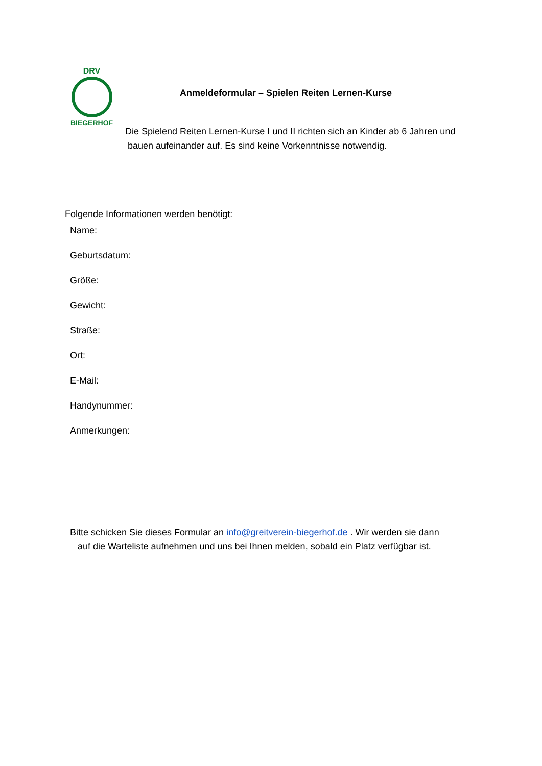DRV
BIEGERHOF
Anmeldeformular – Spielen Reiten Lernen-Kurse
Die Spielend Reiten Lernen-Kurse I und II richten sich an Kinder ab 6 Jahren und
bauen aufeinander auf. Es sind keine Vorkenntnisse notwendig.
Folgende Informationen werden benötigt:
| Name: |
| Geburtsdatum: |
| Größe: |
| Gewicht: |
| Straße: |
| Ort: |
| E-Mail: |
| Handynummer: |
| Anmerkungen: |
Bitte schicken Sie dieses Formular an info@greitverein-biegerhof.de . Wir werden sie dann
auf die Warteliste aufnehmen und uns bei Ihnen melden, sobald ein Platz verfügbar ist.